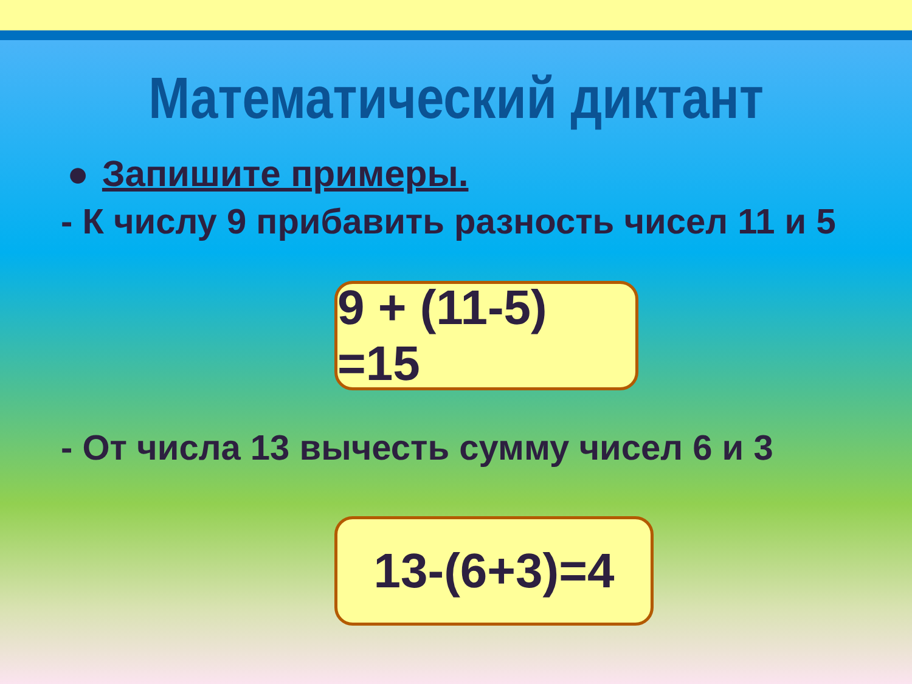Математический диктант
● Запишите примеры.
- К числу 9 прибавить разность чисел 11 и 5
9 + (11-5) =15
- От числа 13 вычесть сумму чисел 6 и 3
13-(6+3)=4